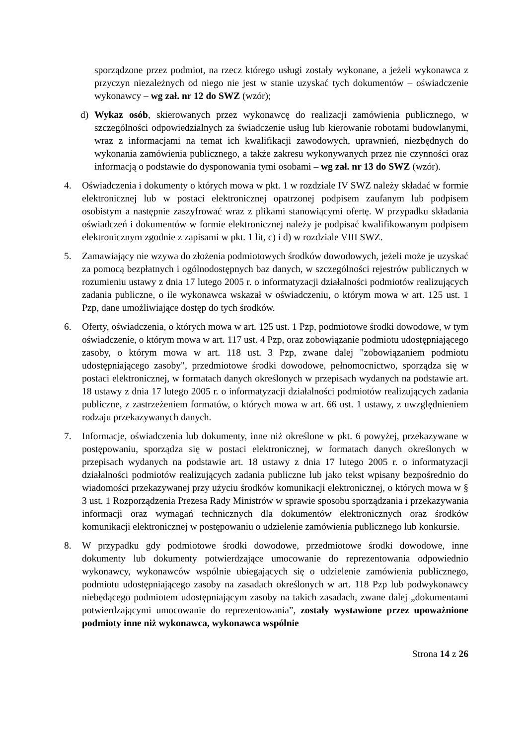sporządzone przez podmiot, na rzecz którego usługi zostały wykonane, a jeżeli wykonawca z przyczyn niezależnych od niego nie jest w stanie uzyskać tych dokumentów – oświadczenie wykonawcy – wg zał. nr 12 do SWZ (wzór);
d) Wykaz osób, skierowanych przez wykonawcę do realizacji zamówienia publicznego, w szczególności odpowiedzialnych za świadczenie usług lub kierowanie robotami budowlanymi, wraz z informacjami na temat ich kwalifikacji zawodowych, uprawnień, niezbędnych do wykonania zamówienia publicznego, a także zakresu wykonywanych przez nie czynności oraz informacją o podstawie do dysponowania tymi osobami – wg zał. nr 13 do SWZ (wzór).
4. Oświadczenia i dokumenty o których mowa w pkt. 1 w rozdziale IV SWZ należy składać w formie elektronicznej lub w postaci elektronicznej opatrzonej podpisem zaufanym lub podpisem osobistym a następnie zaszyfrować wraz z plikami stanowiącymi ofertę. W przypadku składania oświadczeń i dokumentów w formie elektronicznej należy je podpisać kwalifikowanym podpisem elektronicznym zgodnie z zapisami w pkt. 1 lit, c) i d) w rozdziale VIII SWZ.
5. Zamawiający nie wzywa do złożenia podmiotowych środków dowodowych, jeżeli może je uzyskać za pomocą bezpłatnych i ogólnodostępnych baz danych, w szczególności rejestrów publicznych w rozumieniu ustawy z dnia 17 lutego 2005 r. o informatyzacji działalności podmiotów realizujących zadania publiczne, o ile wykonawca wskazał w oświadczeniu, o którym mowa w art. 125 ust. 1 Pzp, dane umożliwiające dostęp do tych środków.
6. Oferty, oświadczenia, o których mowa w art. 125 ust. 1 Pzp, podmiotowe środki dowodowe, w tym oświadczenie, o którym mowa w art. 117 ust. 4 Pzp, oraz zobowiązanie podmiotu udostępniającego zasoby, o którym mowa w art. 118 ust. 3 Pzp, zwane dalej "zobowiązaniem podmiotu udostępniającego zasoby", przedmiotowe środki dowodowe, pełnomocnictwo, sporządza się w postaci elektronicznej, w formatach danych określonych w przepisach wydanych na podstawie art. 18 ustawy z dnia 17 lutego 2005 r. o informatyzacji działalności podmiotów realizujących zadania publiczne, z zastrzeżeniem formatów, o których mowa w art. 66 ust. 1 ustawy, z uwzględnieniem rodzaju przekazywanych danych.
7. Informacje, oświadczenia lub dokumenty, inne niż określone w pkt. 6 powyżej, przekazywane w postępowaniu, sporządza się w postaci elektronicznej, w formatach danych określonych w przepisach wydanych na podstawie art. 18 ustawy z dnia 17 lutego 2005 r. o informatyzacji działalności podmiotów realizujących zadania publiczne lub jako tekst wpisany bezpośrednio do wiadomości przekazywanej przy użyciu środków komunikacji elektronicznej, o których mowa w § 3 ust. 1 Rozporządzenia Prezesa Rady Ministrów w sprawie sposobu sporządzania i przekazywania informacji oraz wymagań technicznych dla dokumentów elektronicznych oraz środków komunikacji elektronicznej w postępowaniu o udzielenie zamówienia publicznego lub konkursie.
8. W przypadku gdy podmiotowe środki dowodowe, przedmiotowe środki dowodowe, inne dokumenty lub dokumenty potwierdzające umocowanie do reprezentowania odpowiednio wykonawcy, wykonawców wspólnie ubiegających się o udzielenie zamówienia publicznego, podmiotu udostępniającego zasoby na zasadach określonych w art. 118 Pzp lub podwykonawcy niebędącego podmiotem udostępniającym zasoby na takich zasadach, zwane dalej „dokumentami potwierdzającymi umocowanie do reprezentowania”, zostały wystawione przez upoważnione podmioty inne niż wykonawca, wykonawca wspólnie
Strona 14 z 26